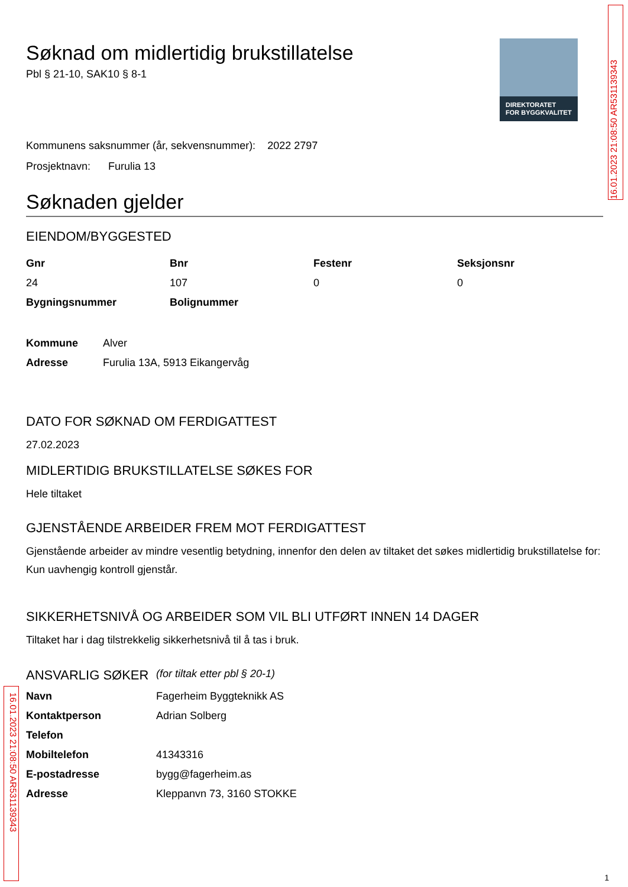16.01.2023 21:08:50 AR531139343
DIREKTORATET
FOR BYGGKVALITET
Søknad om midlertidig brukstillatelse
Pbl § 21-10, SAK10 § 8-1
Kommunens saksnummer (år, sekvensnummer): 2022 2797
Prosjektnavn: Furulia 13
Søknaden gjelder
EIENDOM/BYGGESTED
| Gnr | Bnr | Festenr | Seksjonsnr |
| --- | --- | --- | --- |
| 24 | 107 | 0 | 0 |
| Bygningsnummer | Bolignummer | | |
| Kommune | Alver |
| Adresse | Furulia 13A, 5913 Eikangervåg |
DATO FOR SØKNAD OM FERDIGATTEST
27.02.2023
MIDLERTIDIG BRUKSTILLATELSE SØKES FOR
Hele tiltaket
GJENSTÅENDE ARBEIDER FREM MOT FERDIGATTEST
Gjenstående arbeider av mindre vesentlig betydning, innenfor den delen av tiltaket det søkes midlertidig brukstillatelse for:
Kun uavhengig kontroll gjenstår.
SIKKERHETSNIVÅ OG ARBEIDER SOM VIL BLI UTFØRT INNEN 14 DAGER
Tiltaket har i dag tilstrekkelig sikkerhetsnivå til å tas i bruk.
| ANSVARLIG SØKER | (for tiltak etter pbl § 20-1) |
| Navn | Fagerheim Byggteknikk AS |
| Kontaktperson | Adrian Solberg |
| Telefon | |
| Mobiltelefon | 41343316 |
| E-postadresse | bygg@fagerheim.as |
| Adresse | Kleppanvn 73, 3160 STOKKE |
16.01.2023 21:08:50 AR531139343
1